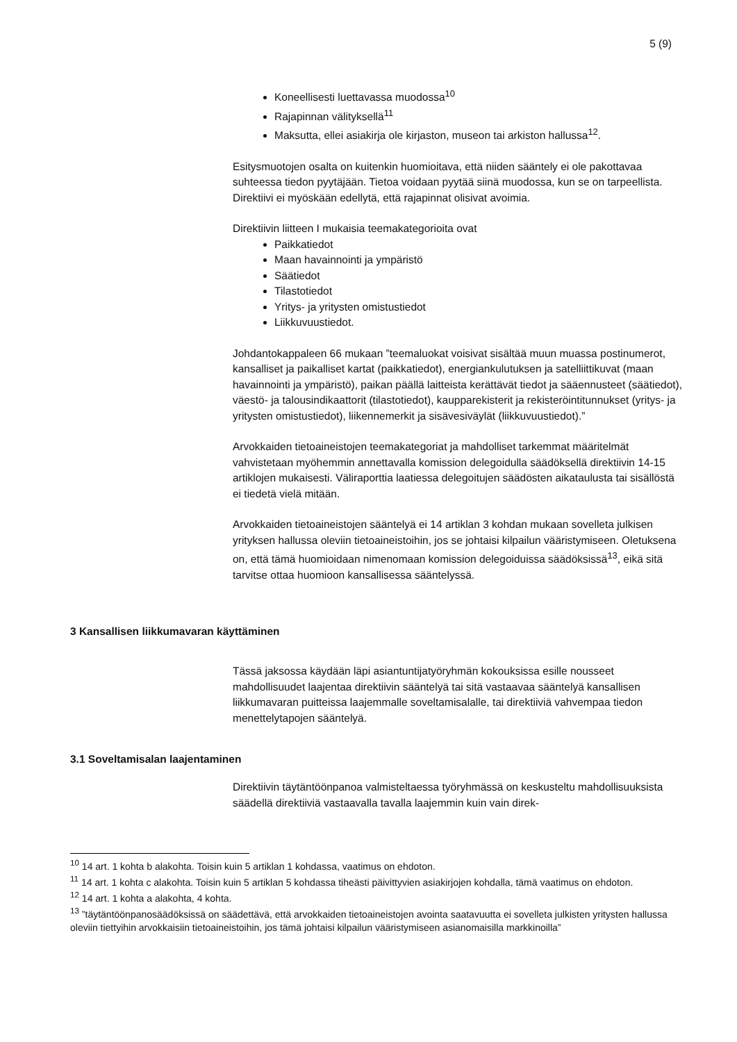5 (9)
Koneellisesti luettavassa muodossa<sup>10</sup>
Rajapinnan välityksellä<sup>11</sup>
Maksutta, ellei asiakirja ole kirjaston, museon tai arkiston hallussa<sup>12</sup>.
Esitysmuotojen osalta on kuitenkin huomioitava, että niiden sääntely ei ole pakottavaa suhteessa tiedon pyytäjään. Tietoa voidaan pyytää siinä muodossa, kun se on tarpeellista. Direktiivi ei myöskään edellytä, että rajapinnat olisivat avoimia.
Direktiivin liitteen I mukaisia teemakategorioita ovat
Paikkatiedot
Maan havainnointi ja ympäristö
Säätiedot
Tilastotiedot
Yritys- ja yritysten omistustiedot
Liikkuvuustiedot.
Johdantokappaleen 66 mukaan ”teemaluokat voisivat sisältää muun muassa postinumerot, kansalliset ja paikalliset kartat (paikkatiedot), energiankulutuksen ja satelliittikuvat (maan havainnointi ja ympäristö), paikan päällä laitteista kerättävät tiedot ja sääennusteet (säätiedot), väestö- ja talousindikaattorit (tilastotiedot), kaupparekisterit ja rekisteröintitunnukset (yritys- ja yritysten omistustiedot), liikennemerkit ja sisävesiväylät (liikkuvuustiedot).”
Arvokkaiden tietoaineistojen teemakategoriat ja mahdolliset tarkemmat määritelmät vahvistetaan myöhemmin annettavalla komission delegoidulla säädöksellä direktiivin 14-15 artiklojen mukaisesti. Väliraporttia laatiessa delegoitujen säädösten aikataulusta tai sisällöstä ei tiedetä vielä mitään.
Arvokkaiden tietoaineistojen sääntelyä ei 14 artiklan 3 kohdan mukaan sovelleta julkisen yrityksen hallussa oleviin tietoaineistoihin, jos se johtaisi kilpailun vääristymiseen. Oletuksena on, että tämä huomioidaan nimenomaan komission delegoiduissa säädöksissä<sup>13</sup>, eikä sitä tarvitse ottaa huomioon kansallisessa sääntelyssä.
3 Kansallisen liikkumavaran käyttäminen
Tässä jaksossa käydään läpi asiantuntijatyöryhmän kokouksissa esille nousseet mahdollisuudet laajentaa direktiivin sääntelyä tai sitä vastaavaa sääntelyä kansallisen liikkumavaran puitteissa laajemmalle soveltamisalalle, tai direktiiviä vahvempaa tiedon menettelytapojen sääntelyä.
3.1 Soveltamisalan laajentaminen
Direktiivin täytäntöönpanoa valmisteltaessa työryhmässä on keskusteltu mahdollisuuksista säädellä direktiiviä vastaavalla tavalla laajemmin kuin vain direk-
<sup>10</sup> 14 art. 1 kohta b alakohta. Toisin kuin 5 artiklan 1 kohdassa, vaatimus on ehdoton.
<sup>11</sup> 14 art. 1 kohta c alakohta. Toisin kuin 5 artiklan 5 kohdassa tiheästi päivittyvien asiakirjojen kohdalla, tämä vaatimus on ehdoton.
<sup>12</sup> 14 art. 1 kohta a alakohta, 4 kohta.
<sup>13</sup> ”täytäntöönpanosäädöksissä on säädettävä, että arvokkaiden tietoaineistojen avointa saatavuutta ei sovelleta julkisten yritysten hallussa oleviin tiettyihin arvokkaisiin tietoaineistoihin, jos tämä johtaisi kilpailun vääristymiseen asianomaisilla markkinoilla”